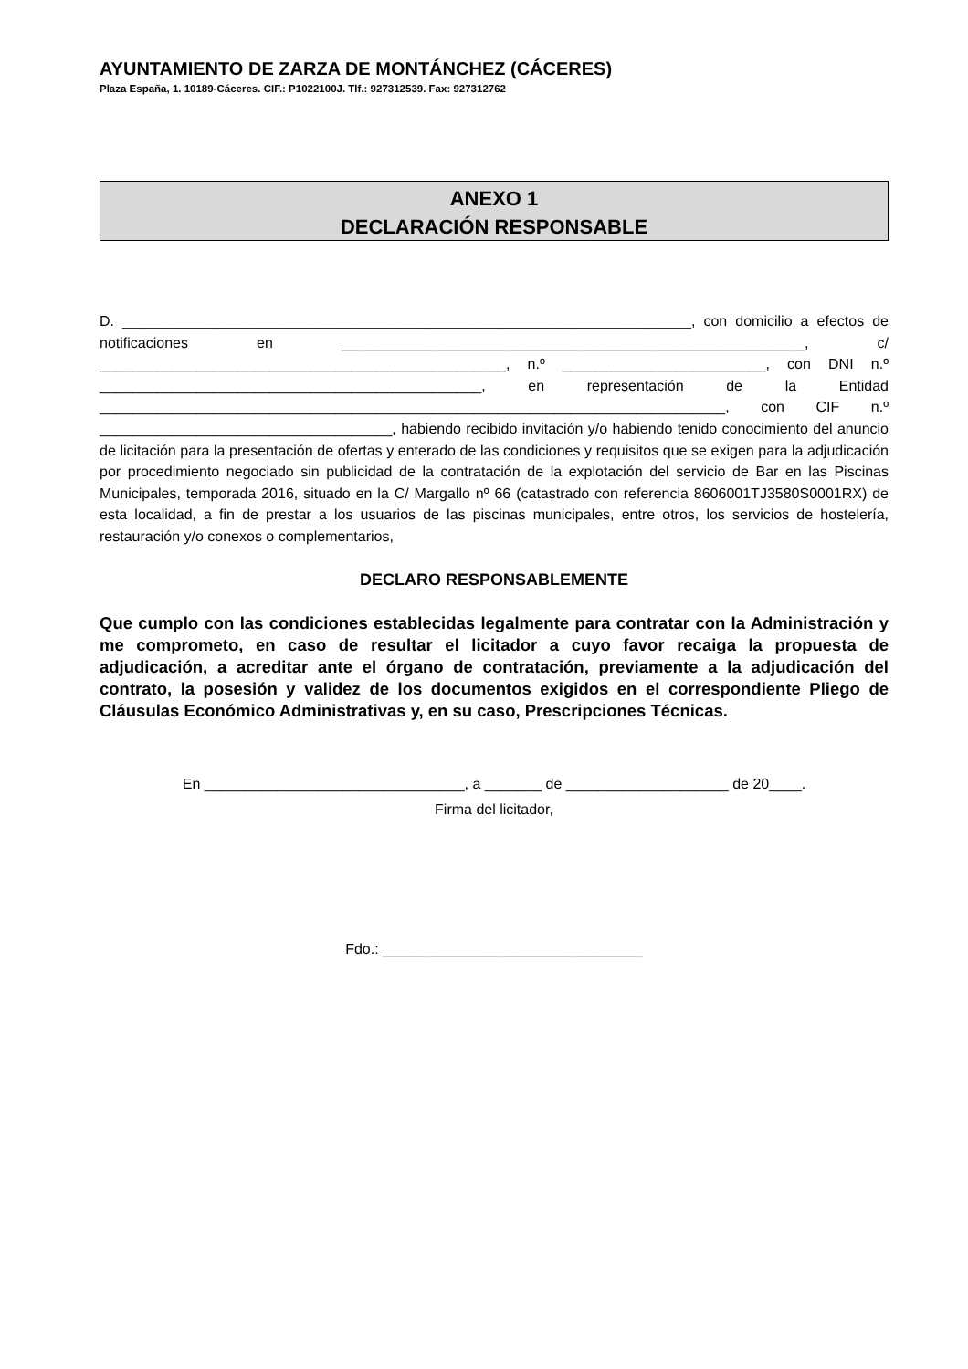AYUNTAMIENTO DE ZARZA DE MONTÁNCHEZ (CÁCERES)
Plaza España, 1. 10189-Cáceres. CIF.: P1022100J. Tlf.: 927312539. Fax: 927312762
ANEXO 1
DECLARACIÓN RESPONSABLE
D. ______________________________________________________________________, con domicilio a efectos de notificaciones en _________________________________________________________, c/ __________________________________________________, n.º _________________________, con DNI n.º _______________________________________________, en representación de la Entidad _____________________________________________________________________________, con CIF n.º ____________________________________, habiendo recibido invitación y/o habiendo tenido conocimiento del anuncio de licitación para la presentación de ofertas y enterado de las condiciones y requisitos que se exigen para la adjudicación por procedimiento negociado sin publicidad de la contratación de la explotación del servicio de Bar en las Piscinas Municipales, temporada 2016, situado en la C/ Margallo nº 66 (catastrado con referencia 8606001TJ3580S0001RX) de esta localidad, a fin de prestar a los usuarios de las piscinas municipales, entre otros, los servicios de hostelería, restauración y/o conexos o complementarios,
DECLARO RESPONSABLEMENTE
Que cumplo con las condiciones establecidas legalmente para contratar con la Administración y me comprometo, en caso de resultar el licitador a cuyo favor recaiga la propuesta de adjudicación, a acreditar ante el órgano de contratación, previamente a la adjudicación del contrato, la posesión y validez de los documentos exigidos en el correspondiente Pliego de Cláusulas Económico Administrativas y, en su caso, Prescripciones Técnicas.
En ________________________________, a _______ de ____________________ de 20____.
Firma del licitador,
Fdo.: ________________________________